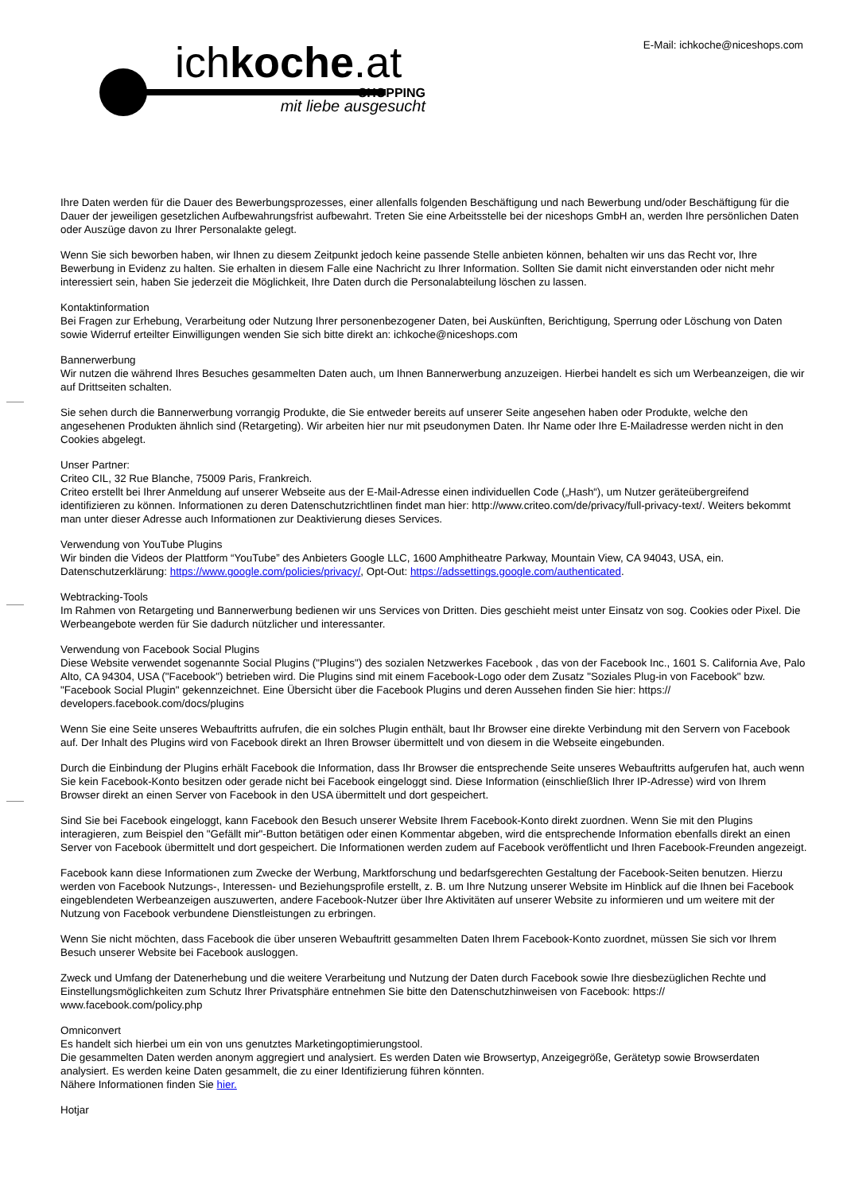ichkoche.at
SHOPPING
mit liebe ausgesucht
E-Mail: ichkoche@niceshops.com
Ihre Daten werden für die Dauer des Bewerbungsprozesses, einer allenfalls folgenden Beschäftigung und nach Bewerbung und/oder Beschäftigung für die Dauer der jeweiligen gesetzlichen Aufbewahrungsfrist aufbewahrt. Treten Sie eine Arbeitsstelle bei der niceshops GmbH an, werden Ihre persönlichen Daten oder Auszüge davon zu Ihrer Personalakte gelegt.
Wenn Sie sich beworben haben, wir Ihnen zu diesem Zeitpunkt jedoch keine passende Stelle anbieten können, behalten wir uns das Recht vor, Ihre Bewerbung in Evidenz zu halten. Sie erhalten in diesem Falle eine Nachricht zu Ihrer Information. Sollten Sie damit nicht einverstanden oder nicht mehr interessiert sein, haben Sie jederzeit die Möglichkeit, Ihre Daten durch die Personalabteilung löschen zu lassen.
Kontaktinformation
Bei Fragen zur Erhebung, Verarbeitung oder Nutzung Ihrer personenbezogener Daten, bei Auskünften, Berichtigung, Sperrung oder Löschung von Daten sowie Widerruf erteilter Einwilligungen wenden Sie sich bitte direkt an: ichkoche@niceshops.com
Bannerwerbung
Wir nutzen die während Ihres Besuches gesammelten Daten auch, um Ihnen Bannerwerbung anzuzeigen. Hierbei handelt es sich um Werbeanzeigen, die wir auf Drittseiten schalten.
Sie sehen durch die Bannerwerbung vorrangig Produkte, die Sie entweder bereits auf unserer Seite angesehen haben oder Produkte, welche den angesehenen Produkten ähnlich sind (Retargeting). Wir arbeiten hier nur mit pseudonymen Daten. Ihr Name oder Ihre E-Mailadresse werden nicht in den Cookies abgelegt.
Unser Partner:
Criteo CIL, 32 Rue Blanche, 75009 Paris, Frankreich.
Criteo erstellt bei Ihrer Anmeldung auf unserer Webseite aus der E-Mail-Adresse einen individuellen Code („Hash“), um Nutzer geräteübergreifend identifizieren zu können. Informationen zu deren Datenschutzrichtlinen findet man hier: http://www.criteo.com/de/privacy/full-privacy-text/. Weiters bekommt man unter dieser Adresse auch Informationen zur Deaktivierung dieses Services.
Verwendung von YouTube Plugins
Wir binden die Videos der Plattform “YouTube” des Anbieters Google LLC, 1600 Amphitheatre Parkway, Mountain View, CA 94043, USA, ein. Datenschutzerklärung: https://www.google.com/policies/privacy/, Opt-Out: https://adssettings.google.com/authenticated.
Webtracking-Tools
Im Rahmen von Retargeting und Bannerwerbung bedienen wir uns Services von Dritten. Dies geschieht meist unter Einsatz von sog. Cookies oder Pixel. Die Werbeangebote werden für Sie dadurch nützlicher und interessanter.
Verwendung von Facebook Social Plugins
Diese Website verwendet sogenannte Social Plugins ("Plugins") des sozialen Netzwerkes Facebook , das von der Facebook Inc., 1601 S. California Ave, Palo Alto, CA 94304, USA ("Facebook") betrieben wird. Die Plugins sind mit einem Facebook-Logo oder dem Zusatz "Soziales Plug-in von Facebook" bzw. "Facebook Social Plugin" gekennzeichnet. Eine Übersicht über die Facebook Plugins und deren Aussehen finden Sie hier: https:// developers.facebook.com/docs/plugins
Wenn Sie eine Seite unseres Webauftritts aufrufen, die ein solches Plugin enthält, baut Ihr Browser eine direkte Verbindung mit den Servern von Facebook auf. Der Inhalt des Plugins wird von Facebook direkt an Ihren Browser übermittelt und von diesem in die Webseite eingebunden.
Durch die Einbindung der Plugins erhält Facebook die Information, dass Ihr Browser die entsprechende Seite unseres Webauftritts aufgerufen hat, auch wenn Sie kein Facebook-Konto besitzen oder gerade nicht bei Facebook eingeloggt sind. Diese Information (einschließlich Ihrer IP-Adresse) wird von Ihrem Browser direkt an einen Server von Facebook in den USA übermittelt und dort gespeichert.
Sind Sie bei Facebook eingeloggt, kann Facebook den Besuch unserer Website Ihrem Facebook-Konto direkt zuordnen. Wenn Sie mit den Plugins interagieren, zum Beispiel den "Gefällt mir"-Button betätigen oder einen Kommentar abgeben, wird die entsprechende Information ebenfalls direkt an einen Server von Facebook übermittelt und dort gespeichert. Die Informationen werden zudem auf Facebook veröffentlicht und Ihren Facebook-Freunden angezeigt.
Facebook kann diese Informationen zum Zwecke der Werbung, Marktforschung und bedarfsgerechten Gestaltung der Facebook-Seiten benutzen. Hierzu werden von Facebook Nutzungs-, Interessen- und Beziehungsprofile erstellt, z. B. um Ihre Nutzung unserer Website im Hinblick auf die Ihnen bei Facebook eingeblendeten Werbeanzeigen auszuwerten, andere Facebook-Nutzer über Ihre Aktivitäten auf unserer Website zu informieren und um weitere mit der Nutzung von Facebook verbundene Dienstleistungen zu erbringen.
Wenn Sie nicht möchten, dass Facebook die über unseren Webauftritt gesammelten Daten Ihrem Facebook-Konto zuordnet, müssen Sie sich vor Ihrem Besuch unserer Website bei Facebook ausloggen.
Zweck und Umfang der Datenerhebung und die weitere Verarbeitung und Nutzung der Daten durch Facebook sowie Ihre diesbezüglichen Rechte und Einstellungsmöglichkeiten zum Schutz Ihrer Privatsphäre entnehmen Sie bitte den Datenschutzhinweisen von Facebook: https:// www.facebook.com/policy.php
Omniconvert
Es handelt sich hierbei um ein von uns genutztes Marketingoptimierungstool.
Die gesammelten Daten werden anonym aggregiert und analysiert. Es werden Daten wie Browsertyp, Anzeigegröße, Gerätetyp sowie Browserdaten analysiert. Es werden keine Daten gesammelt, die zu einer Identifizierung führen könnten.
Nähere Informationen finden Sie hier.
Hotjar